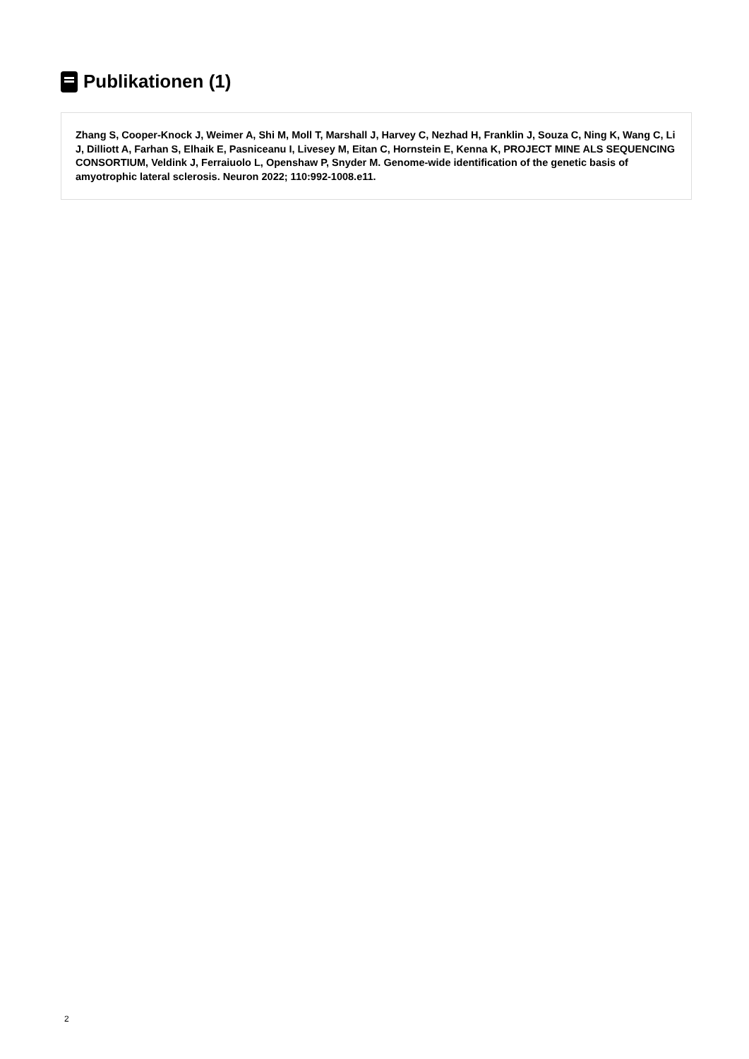Publikationen (1)
Zhang S, Cooper-Knock J, Weimer A, Shi M, Moll T, Marshall J, Harvey C, Nezhad H, Franklin J, Souza C, Ning K, Wang C, Li J, Dilliott A, Farhan S, Elhaik E, Pasniceanu I, Livesey M, Eitan C, Hornstein E, Kenna K, PROJECT MINE ALS SEQUENCING CONSORTIUM, Veldink J, Ferraiuolo L, Openshaw P, Snyder M. Genome-wide identification of the genetic basis of amyotrophic lateral sclerosis. Neuron 2022; 110:992-1008.e11.
2